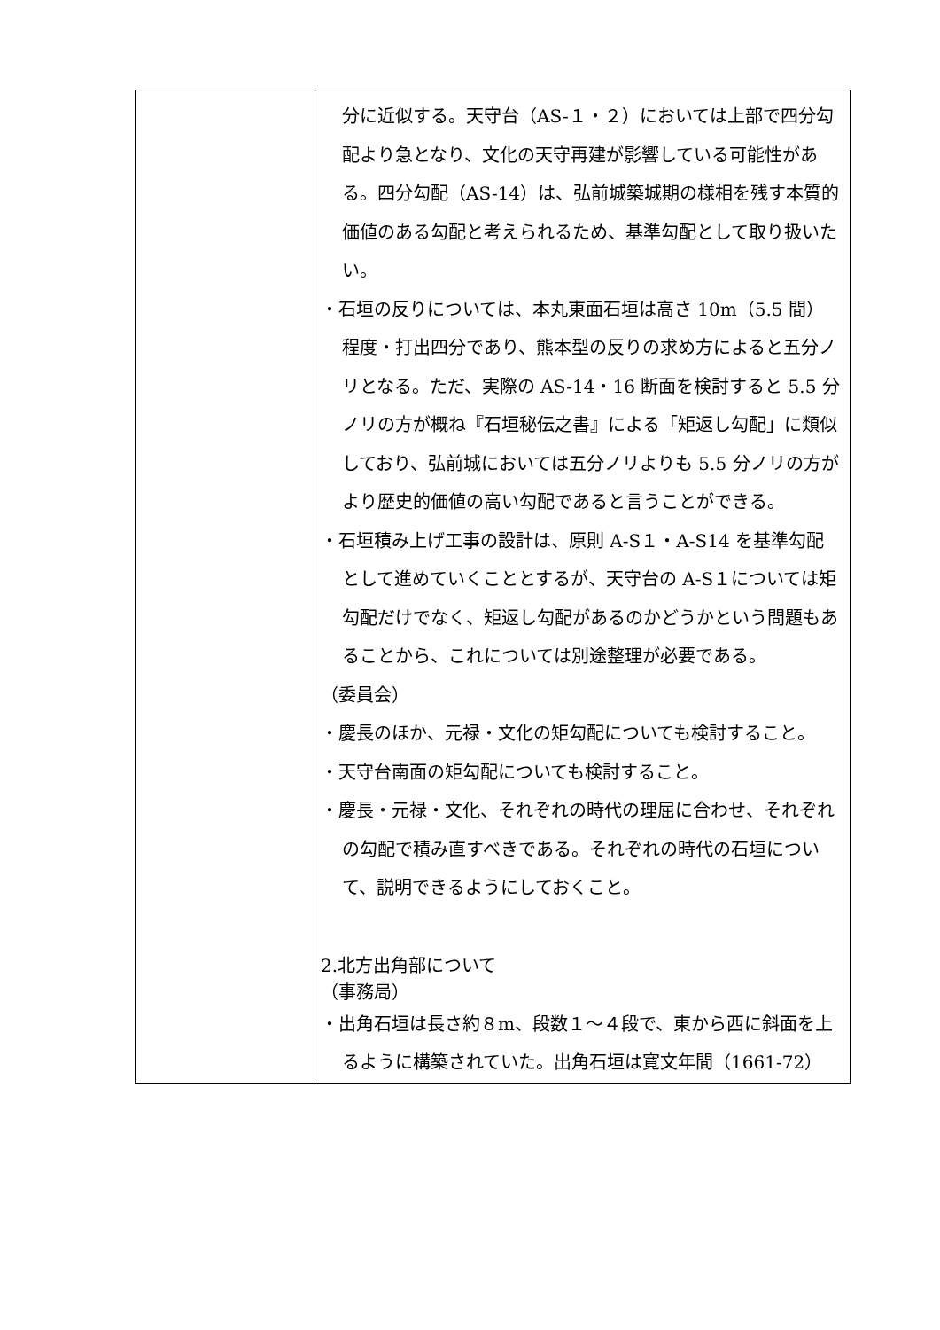| | 分に近似する。天守台（AS-１・２）においては上部で四分勾配より急となり、文化の天守再建が影響している可能性がある。四分勾配（AS-14）は、弘前城築城期の様相を残す本質的価値のある勾配と考えられるため、基準勾配として取り扱いたい。 ・石垣の反りについては、本丸東面石垣は高さ 10m（5.5 間）程度・打出四分であり、熊本型の反りの求め方によると五分ノリとなる。ただ、実際の AS-14・16 断面を検討すると 5.5 分ノリの方が概ね『石垣秘伝之書』による「矩返し勾配」に類似しており、弘前城においては五分ノリよりも 5.5 分ノリの方がより歴史的価値の高い勾配であると言うことができる。 ・石垣積み上げ工事の設計は、原則 A-S１・A-S14 を基準勾配として進めていくこととするが、天守台の A-S１については矩勾配だけでなく、矩返し勾配があるのかどうかという問題もあることから、これについては別途整理が必要である。 （委員会） ・慶長のほか、元禄・文化の矩勾配についても検討すること。 ・天守台南面の矩勾配についても検討すること。 ・慶長・元禄・文化、それぞれの時代の理屈に合わせ、それぞれの勾配で積み直すべきである。それぞれの時代の石垣について、説明できるようにしておくこと。 2.北方出角部について （事務局） ・出角石垣は長さ約８m、段数１～４段で、東から西に斜面を上るように構築されていた。出角石垣は寛文年間（1661-72） |